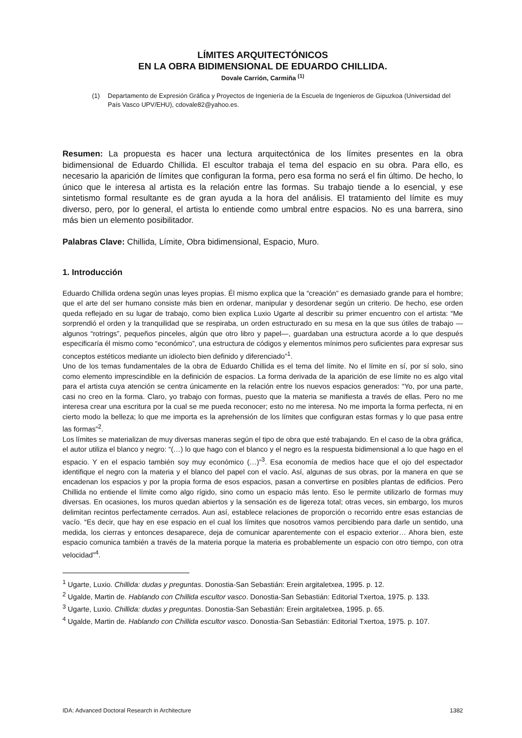LÍMITES ARQUITECTÓNICOS
EN LA OBRA BIDIMENSIONAL DE EDUARDO CHILLIDA.
Dovale Carrión, Carmiña <sup>(1)</sup>
(1) Departamento de Expresión Gráfica y Proyectos de Ingeniería de la Escuela de Ingenieros de Gipuzkoa (Universidad del País Vasco UPV/EHU), cdovale82@yahoo.es.
Resumen: La propuesta es hacer una lectura arquitectónica de los límites presentes en la obra bidimensional de Eduardo Chillida. El escultor trabaja el tema del espacio en su obra. Para ello, es necesario la aparición de límites que configuran la forma, pero esa forma no será el fin último. De hecho, lo único que le interesa al artista es la relación entre las formas. Su trabajo tiende a lo esencial, y ese sintetismo formal resultante es de gran ayuda a la hora del análisis. El tratamiento del límite es muy diverso, pero, por lo general, el artista lo entiende como umbral entre espacios. No es una barrera, sino más bien un elemento posibilitador.
Palabras Clave: Chillida, Límite, Obra bidimensional, Espacio, Muro.
1. Introducción
Eduardo Chillida ordena según unas leyes propias. Él mismo explica que la “creación” es demasiado grande para el hombre; que el arte del ser humano consiste más bien en ordenar, manipular y desordenar según un criterio. De hecho, ese orden queda reflejado en su lugar de trabajo, como bien explica Luxio Ugarte al describir su primer encuentro con el artista: “Me sorprendió el orden y la tranquilidad que se respiraba, un orden estructurado en su mesa en la que sus útiles de trabajo —algunos “rotrings”, pequeños pinceles, algún que otro libro y papel—, guardaban una estructura acorde a lo que después especificaría él mismo como “económico”, una estructura de códigos y elementos mínimos pero suficientes para expresar sus conceptos estéticos mediante un idiolecto bien definido y diferenciado”<sup>1</sup>.
Uno de los temas fundamentales de la obra de Eduardo Chillida es el tema del límite. No el límite en sí, por sí solo, sino como elemento imprescindible en la definición de espacios. La forma derivada de la aparición de ese límite no es algo vital para el artista cuya atención se centra únicamente en la relación entre los nuevos espacios generados: “Yo, por una parte, casi no creo en la forma. Claro, yo trabajo con formas, puesto que la materia se manifiesta a través de ellas. Pero no me interesa crear una escritura por la cual se me pueda reconocer; esto no me interesa. No me importa la forma perfecta, ni en cierto modo la belleza; lo que me importa es la aprehensión de los límites que configuran estas formas y lo que pasa entre las formas”<sup>2</sup>.
Los límites se materializan de muy diversas maneras según el tipo de obra que esté trabajando. En el caso de la obra gráfica, el autor utiliza el blanco y negro: “(…) lo que hago con el blanco y el negro es la respuesta bidimensional a lo que hago en el espacio. Y en el espacio también soy muy económico (…)”<sup>3</sup>. Esa economía de medios hace que el ojo del espectador identifique el negro con la materia y el blanco del papel con el vacío. Así, algunas de sus obras, por la manera en que se encadenan los espacios y por la propia forma de esos espacios, pasan a convertirse en posibles plantas de edificios. Pero Chillida no entiende el límite como algo rígido, sino como un espacio más lento. Eso le permite utilizarlo de formas muy diversas. En ocasiones, los muros quedan abiertos y la sensación es de ligereza total; otras veces, sin embargo, los muros delimitan recintos perfectamente cerrados. Aun así, establece relaciones de proporción o recorrido entre esas estancias de vacío. “Es decir, que hay en ese espacio en el cual los límites que nosotros vamos percibiendo para darle un sentido, una medida, los cierras y entonces desaparece, deja de comunicar aparentemente con el espacio exterior… Ahora bien, este espacio comunica también a través de la materia porque la materia es probablemente un espacio con otro tiempo, con otra velocidad”<sup>4</sup>.
<sup>1</sup> Ugarte, Luxio. Chillida: dudas y preguntas. Donostia-San Sebastián: Erein argitaletxea, 1995. p. 12.
<sup>2</sup> Ugalde, Martin de. Hablando con Chillida escultor vasco. Donostia-San Sebastián: Editorial Txertoa, 1975. p. 133.
<sup>3</sup> Ugarte, Luxio. Chillida: dudas y preguntas. Donostia-San Sebastián: Erein argitaletxea, 1995. p. 65.
<sup>4</sup> Ugalde, Martin de. Hablando con Chillida escultor vasco. Donostia-San Sebastián: Editorial Txertoa, 1975. p. 107.
IDA: Advanced Doctoral Research in Architecture 1382